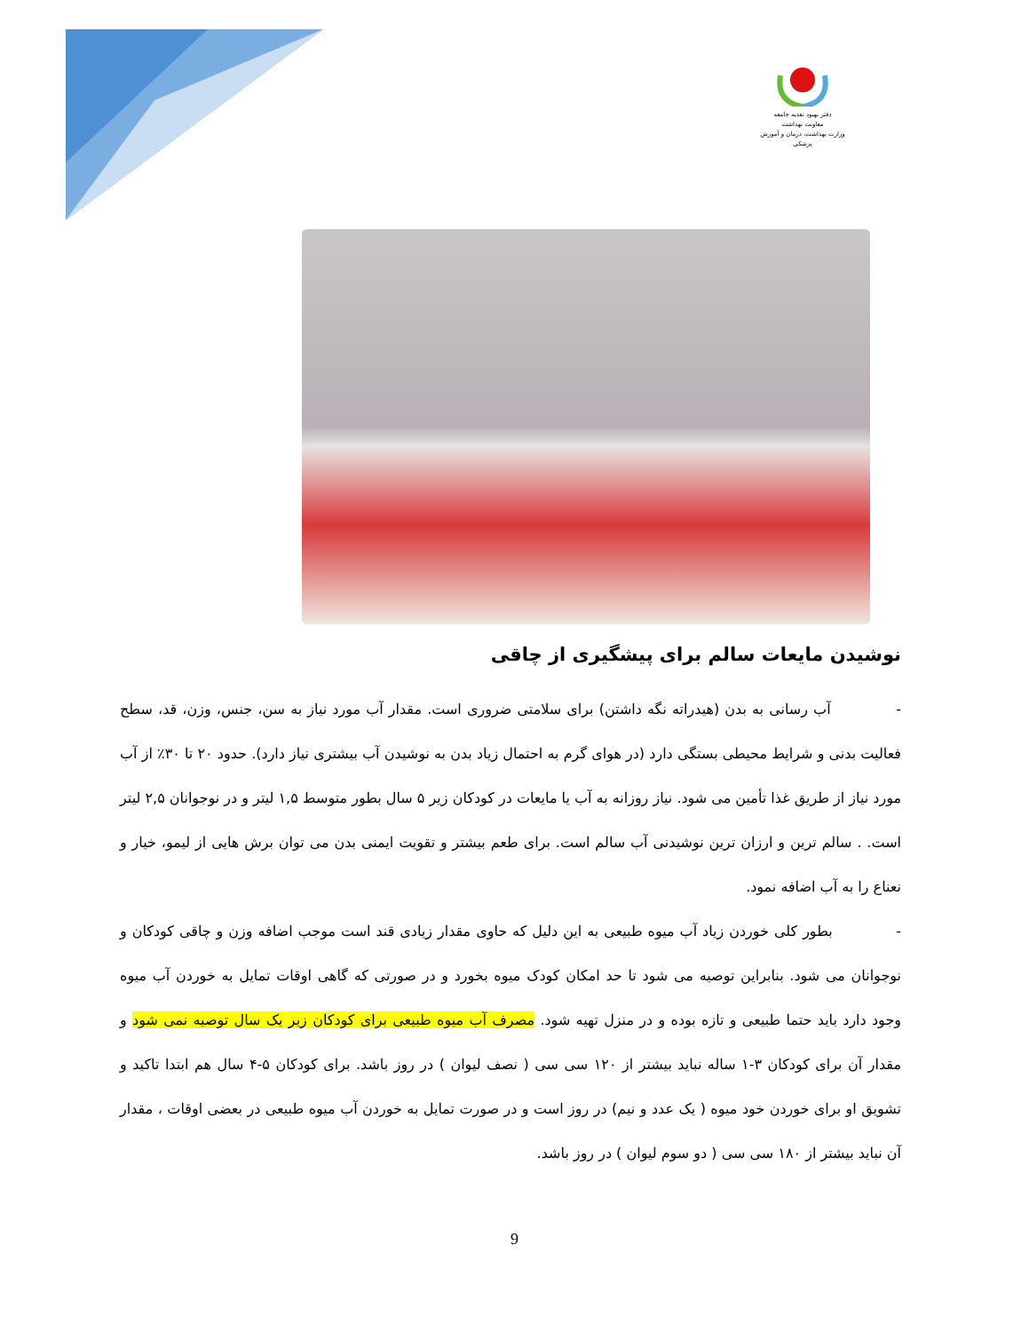دفتر بهبود تغذیه جامعه
معاونت بهداشت
وزارت بهداشت، درمان و آموزش پزشکی
نوشیدن مایعات سالم برای پیشگیری از چاقی
- آب رسانی به بدن (هیدراته نگه داشتن) برای سلامتی ضروری است. مقدار آب مورد نیاز به سن، جنس، وزن، قد، سطح فعالیت بدنی و شرایط محیطی بستگی دارد (در هوای گرم به احتمال زیاد بدن به نوشیدن آب بیشتری نیاز دارد). حدود ۲۰ تا ۳۰٪ از آب مورد نیاز از طریق غذا تأمین می شود. نیاز روزانه به آب یا مایعات در کودکان زیر ۵ سال بطور متوسط ۱,۵ لیتر و در نوجوانان ۲,۵ لیتر است. . سالم ترین و ارزان ترین نوشیدنی آب سالم است. برای طعم بیشتر و تقویت ایمنی بدن می توان برش هایی از لیمو، خیار و نعناع را به آب اضافه نمود.
- بطور کلی خوردن زیاد آب میوه طبیعی به این دلیل که حاوی مقدار زیادی قند است موجب اضافه وزن و چاقی کودکان و نوجوانان می شود. بنابراین توصیه می شود تا حد امکان کودک میوه بخورد و در صورتی که گاهی اوقات تمایل به خوردن آب میوه وجود دارد باید حتما طبیعی و تازه بوده و در منزل تهیه شود. مصرف آب میوه طبیعی برای کودکان زیر یک سال توصیه نمی شود و مقدار آن برای کودکان ۳-۱ ساله نباید بیشتر از ۱۲۰ سی سی ( نصف لیوان ) در روز باشد. برای کودکان ۵-۴ سال هم ابتدا تاکید و تشویق او برای خوردن خود میوه ( یک عدد و نیم) در روز است و در صورت تمایل به خوردن آب میوه طبیعی در بعضی اوقات ، مقدار آن نباید بیشتر از ۱۸۰ سی سی ( دو سوم لیوان ) در روز باشد.
9